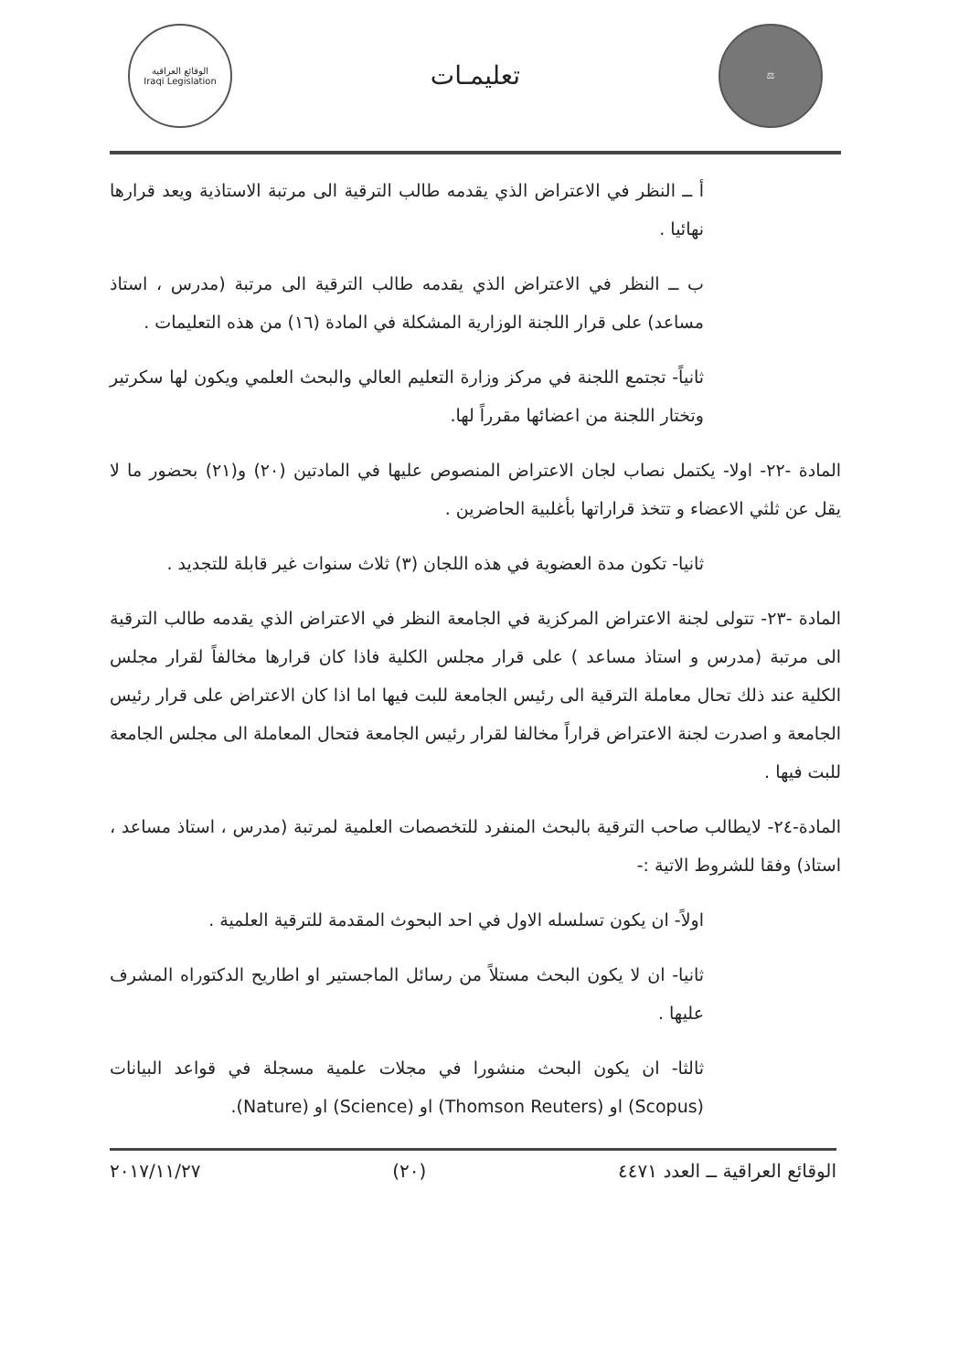⚖
تعليمـات
الوقائع العراقية
Iraqi Legislation
أ ــ النظر في الاعتراض الذي يقدمه طالب الترقية الى مرتبة الاستاذية ويعد قرارها نهائيا .
ب ــ النظر في الاعتراض الذي يقدمه طالب الترقية الى مرتبة (مدرس ، استاذ مساعد) على قرار اللجنة الوزارية المشكلة في المادة (١٦) من هذه التعليمات .
ثانياً- تجتمع اللجنة في مركز وزارة التعليم العالي والبحث العلمي ويكون لها سكرتير وتختار اللجنة من اعضائها مقرراً لها.
المادة -٢٢- اولا- يكتمل نصاب لجان الاعتراض المنصوص عليها في المادتين (٢٠) و(٢١) بحضور ما لا يقل عن ثلثي الاعضاء و تتخذ قراراتها بأغلبية الحاضرين .
ثانيا- تكون مدة العضوية في هذه اللجان (٣) ثلاث سنوات غير قابلة للتجديد .
المادة -٢٣- تتولى لجنة الاعتراض المركزية في الجامعة النظر في الاعتراض الذي يقدمه طالب الترقية الى مرتبة (مدرس و استاذ مساعد ) على قرار مجلس الكلية فاذا كان قرارها مخالفاً لقرار مجلس الكلية عند ذلك تحال معاملة الترقية الى رئيس الجامعة للبت فيها اما اذا كان الاعتراض على قرار رئيس الجامعة و اصدرت لجنة الاعتراض قراراً مخالفا لقرار رئيس الجامعة فتحال المعاملة الى مجلس الجامعة للبت فيها .
المادة-٢٤- لايطالب صاحب الترقية بالبحث المنفرد للتخصصات العلمية لمرتبة (مدرس ، استاذ مساعد ، استاذ) وفقا للشروط الاتية :-
اولاً- ان يكون تسلسله الاول في احد البحوث المقدمة للترقية العلمية .
ثانيا- ان لا يكون البحث مستلاً من رسائل الماجستير او اطاريح الدكتوراه المشرف عليها .
ثالثا- ان يكون البحث منشورا في مجلات علمية مسجلة في قواعد البيانات (Scopus) او (Thomson Reuters) او (Science) او (Nature).
الوقائع العراقية ــ العدد ٤٤٧١ (٢٠) ٢٠١٧/١١/٢٧